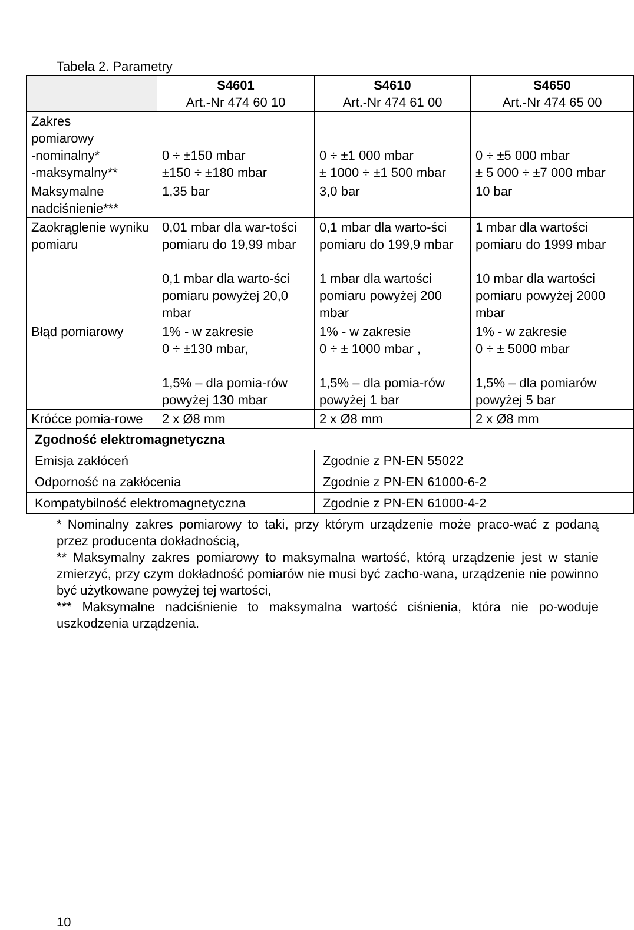Tabela 2. Parametry
| | S4601 Art.-Nr 474 60 10 | S4610 Art.-Nr 474 61 00 | S4650 Art.-Nr 474 65 00 |
| --- | --- | --- | --- |
| Zakres pomiarowy -nominalny* -maksymalny** | 0 ÷ ±150 mbar ±150 ÷ ±180 mbar | 0 ÷ ±1 000 mbar ± 1000 ÷ ±1 500 mbar | 0 ÷ ±5 000 mbar ± 5 000 ÷ ±7 000 mbar |
| Maksymalne nadciśnienie*** | 1,35 bar | 3,0 bar | 10 bar |
| Zaokrąglenie wyniku pomiaru | 0,01 mbar dla war-tości pomiaru do 19,99 mbar 0,1 mbar dla warto-ści pomiaru powyżej 20,0 mbar | 0,1 mbar dla warto-ści pomiaru do 199,9 mbar 1 mbar dla wartości pomiaru powyżej 200 mbar | 1 mbar dla wartości pomiaru do 1999 mbar 10 mbar dla wartości pomiaru powyżej 2000 mbar |
| Błąd pomiarowy | 1% - w zakresie 0 ÷ ±130 mbar, 1,5% – dla pomia-rów powyżej 130 mbar | 1% - w zakresie 0 ÷ ± 1000 mbar , 1,5% – dla pomia-rów powyżej 1 bar | 1% - w zakresie 0 ÷ ± 5000 mbar 1,5% – dla pomiarów powyżej 5 bar |
| Króćce pomia-rowe | 2 x Ø8 mm | 2 x Ø8 mm | 2 x Ø8 mm |
| Zgodność elektromagnetyczna | |
| Emisja zakłóceń | Zgodnie z PN-EN 55022 |
| Odporność na zakłócenia | Zgodnie z PN-EN 61000-6-2 |
| Kompatybilność elektromagnetyczna | Zgodnie z PN-EN 61000-4-2 |
* Nominalny zakres pomiarowy to taki, przy którym urządzenie może praco-wać z podaną przez producenta dokładnością,
** Maksymalny zakres pomiarowy to maksymalna wartość, którą urządzenie jest w stanie zmierzyć, przy czym dokładność pomiarów nie musi być zacho-wana, urządzenie nie powinno być użytkowane powyżej tej wartości,
*** Maksymalne nadciśnienie to maksymalna wartość ciśnienia, która nie po-woduje uszkodzenia urządzenia.
10